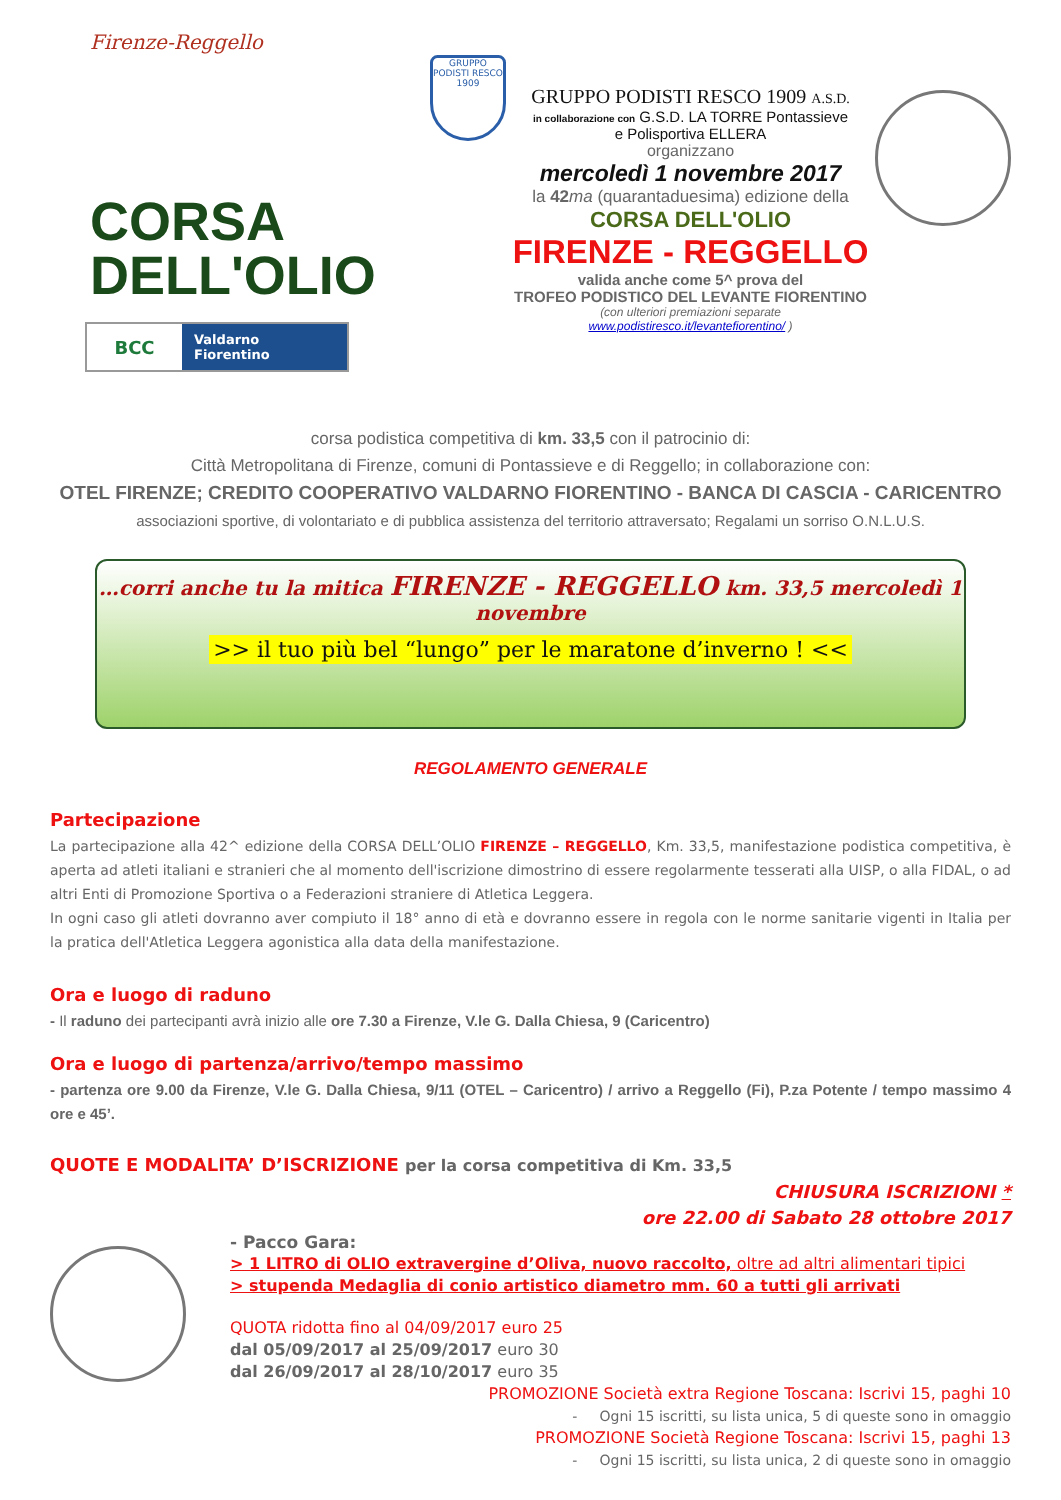Firenze-Reggello
CORSA
DELL'OLIO
BCC Valdarno
Fiorentino
GRUPPO
PODISTI RESCO
1909
GRUPPO PODISTI RESCO 1909 A.S.D.
in collaborazione con G.S.D. LA TORRE Pontassieve
e Polisportiva ELLERA
organizzano
mercoledì 1 novembre 2017
la 42 ma (quarantaduesima) edizione della
CORSA DELL'OLIO
FIRENZE - REGGELLO
valida anche come 5^ prova del
TROFEO PODISTICO DEL LEVANTE FIORENTINO
(con ulteriori premiazioni separate www.podistiresco.it/levantefiorentino/ )
corsa podistica competitiva di km. 33,5 con il patrocinio di:
Città Metropolitana di Firenze, comuni di Pontassieve e di Reggello; in collaborazione con:
OTEL FIRENZE; CREDITO COOPERATIVO VALDARNO FIORENTINO - BANCA DI CASCIA - CARICENTRO
associazioni sportive, di volontariato e di pubblica assistenza del territorio attraversato; Regalami un sorriso O.N.L.U.S.
…corri anche tu la mitica FIRENZE - REGGELLO km. 33,5 mercoledì 1 novembre
>> il tuo più bel “lungo” per le maratone d’inverno ! <<
REGOLAMENTO GENERALE
Partecipazione
La partecipazione alla 42^ edizione della CORSA DELL’OLIO FIRENZE – REGGELLO, Km. 33,5, manifestazione podistica competitiva, è aperta ad atleti italiani e stranieri che al momento dell'iscrizione dimostrino di essere regolarmente tesserati alla UISP, o alla FIDAL, o ad altri Enti di Promozione Sportiva o a Federazioni straniere di Atletica Leggera.
In ogni caso gli atleti dovranno aver compiuto il 18° anno di età e dovranno essere in regola con le norme sanitarie vigenti in Italia per la pratica dell'Atletica Leggera agonistica alla data della manifestazione.
Ora e luogo di raduno
- Il raduno dei partecipanti avrà inizio alle ore 7.30 a Firenze, V.le G. Dalla Chiesa, 9 (Caricentro)
Ora e luogo di partenza/arrivo/tempo massimo
- partenza ore 9.00 da Firenze, V.le G. Dalla Chiesa, 9/11 (OTEL – Caricentro) / arrivo a Reggello (Fi), P.za Potente / tempo massimo 4 ore e 45’.
QUOTE E MODALITA’ D’ISCRIZIONE per la corsa competitiva di Km. 33,5
CHIUSURA ISCRIZIONI *
ore 22.00 di Sabato 28 ottobre 2017
- Pacco Gara:
> 1 LITRO di OLIO extravergine d’Oliva, nuovo raccolto, oltre ad altri alimentari tipici
> stupenda Medaglia di conio artistico diametro mm. 60 a tutti gli arrivati
QUOTA ridotta fino al 04/09/2017 euro 25
dal 05/09/2017 al 25/09/2017 euro 30
dal 26/09/2017 al 28/10/2017 euro 35
PROMOZIONE Società extra Regione Toscana: Iscrivi 15, paghi 10
- Ogni 15 iscritti, su lista unica, 5 di queste sono in omaggio
PROMOZIONE Società Regione Toscana: Iscrivi 15, paghi 13
- Ogni 15 iscritti, su lista unica, 2 di queste sono in omaggio